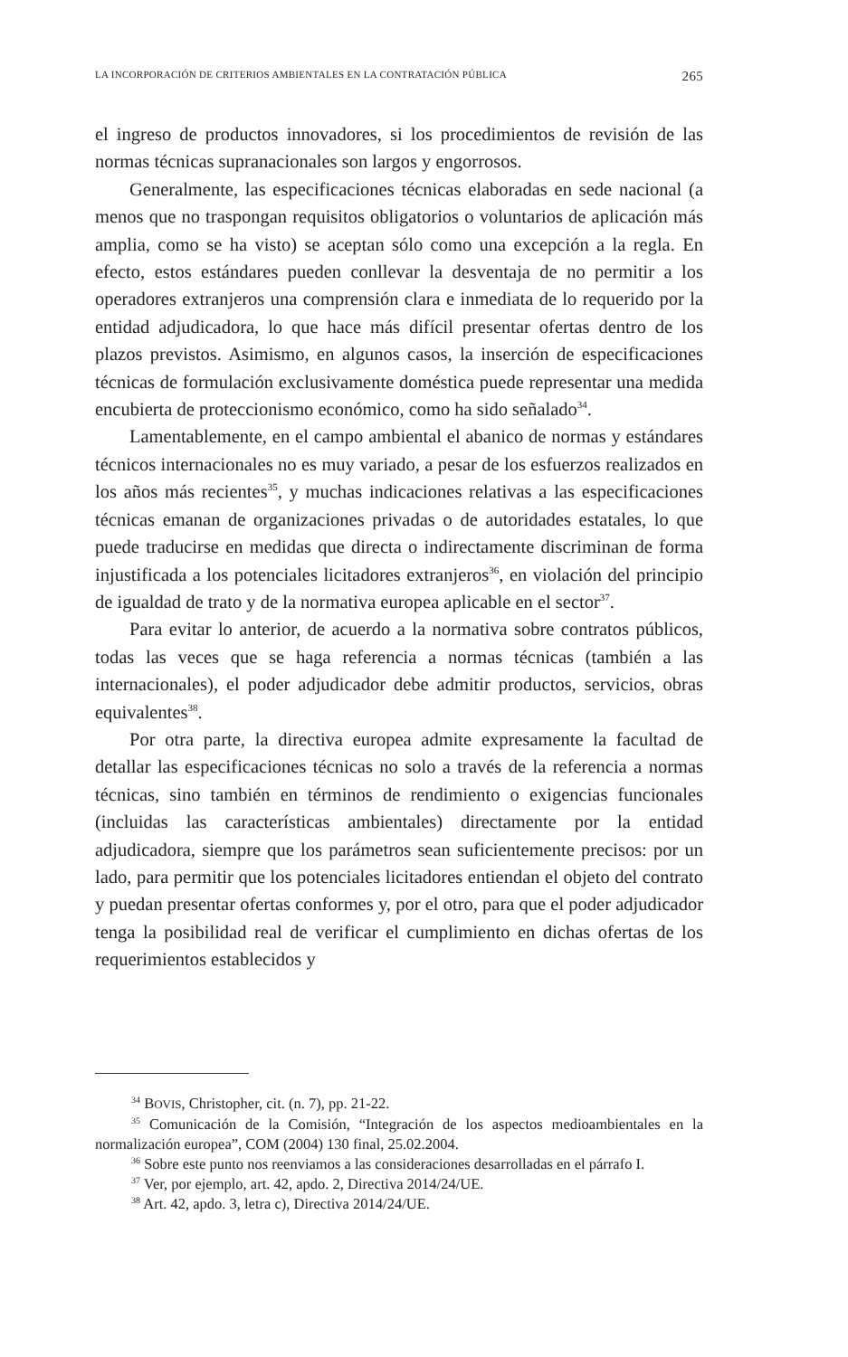LA INCORPORACIÓN DE CRITERIOS AMBIENTALES EN LA CONTRATACIÓN PÚBLICA 265
el ingreso de productos innovadores, si los procedimientos de revisión de las normas técnicas supranacionales son largos y engorrosos.
Generalmente, las especificaciones técnicas elaboradas en sede nacional (a menos que no traspongan requisitos obligatorios o voluntarios de aplicación más amplia, como se ha visto) se aceptan sólo como una excepción a la regla. En efecto, estos estándares pueden conllevar la desventaja de no permitir a los operadores extranjeros una comprensión clara e inmediata de lo requerido por la entidad adjudicadora, lo que hace más difícil presentar ofertas dentro de los plazos previstos. Asimismo, en algunos casos, la inserción de especificaciones técnicas de formulación exclusivamente doméstica puede representar una medida encubierta de proteccionismo económico, como ha sido señalado<sup>34</sup>.
Lamentablemente, en el campo ambiental el abanico de normas y estándares técnicos internacionales no es muy variado, a pesar de los esfuerzos realizados en los años más recientes<sup>35</sup>, y muchas indicaciones relativas a las especificaciones técnicas emanan de organizaciones privadas o de autoridades estatales, lo que puede traducirse en medidas que directa o indirectamente discriminan de forma injustificada a los potenciales licitadores extranjeros<sup>36</sup>, en violación del principio de igualdad de trato y de la normativa europea aplicable en el sector<sup>37</sup>.
Para evitar lo anterior, de acuerdo a la normativa sobre contratos públicos, todas las veces que se haga referencia a normas técnicas (también a las internacionales), el poder adjudicador debe admitir productos, servicios, obras equivalentes<sup>38</sup>.
Por otra parte, la directiva europea admite expresamente la facultad de detallar las especificaciones técnicas no solo a través de la referencia a normas técnicas, sino también en términos de rendimiento o exigencias funcionales (incluidas las características ambientales) directamente por la entidad adjudicadora, siempre que los parámetros sean suficientemente precisos: por un lado, para permitir que los potenciales licitadores entiendan el objeto del contrato y puedan presentar ofertas conformes y, por el otro, para que el poder adjudicador tenga la posibilidad real de verificar el cumplimiento en dichas ofertas de los requerimientos establecidos y
<sup>34</sup> BOVIS, Christopher, cit. (n. 7), pp. 21-22.
<sup>35</sup> Comunicación de la Comisión, “Integración de los aspectos medioambientales en la normalización europea”, COM (2004) 130 final, 25.02.2004.
<sup>36</sup> Sobre este punto nos reenviamos a las consideraciones desarrolladas en el párrafo I.
<sup>37</sup> Ver, por ejemplo, art. 42, apdo. 2, Directiva 2014/24/UE.
<sup>38</sup> Art. 42, apdo. 3, letra c), Directiva 2014/24/UE.